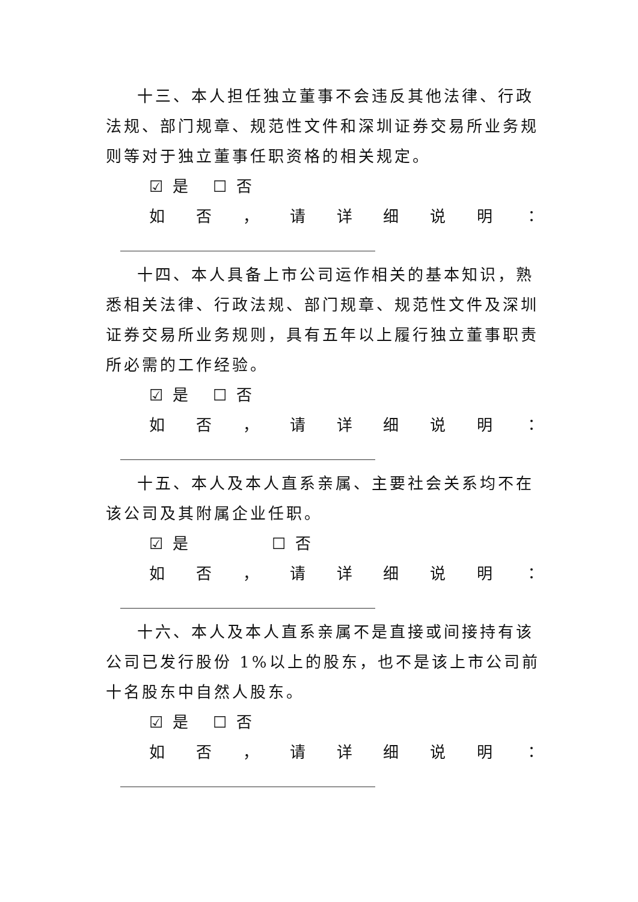十三、本人担任独立董事不会违反其他法律、行政法规、部门规章、规范性文件和深圳证券交易所业务规则等对于独立董事任职资格的相关规定。
☑ 是 ☐ 否
如否 ， 请详细说明 ：
十四、本人具备上市公司运作相关的基本知识，熟悉相关法律、行政法规、部门规章、规范性文件及深圳证券交易所业务规则，具有五年以上履行独立董事职责所必需的工作经验。
☑ 是 ☐ 否
如否 ， 请详细说明 ：
十五、本人及本人直系亲属、主要社会关系均不在该公司及其附属企业任职。
☑ 是 ☐ 否
如否 ， 请详细说明 ：
十六、本人及本人直系亲属不是直接或间接持有该公司已发行股份 1%以上的股东，也不是该上市公司前十名股东中自然人股东。
☑ 是 ☐ 否
如否 ， 请详细说明 ：